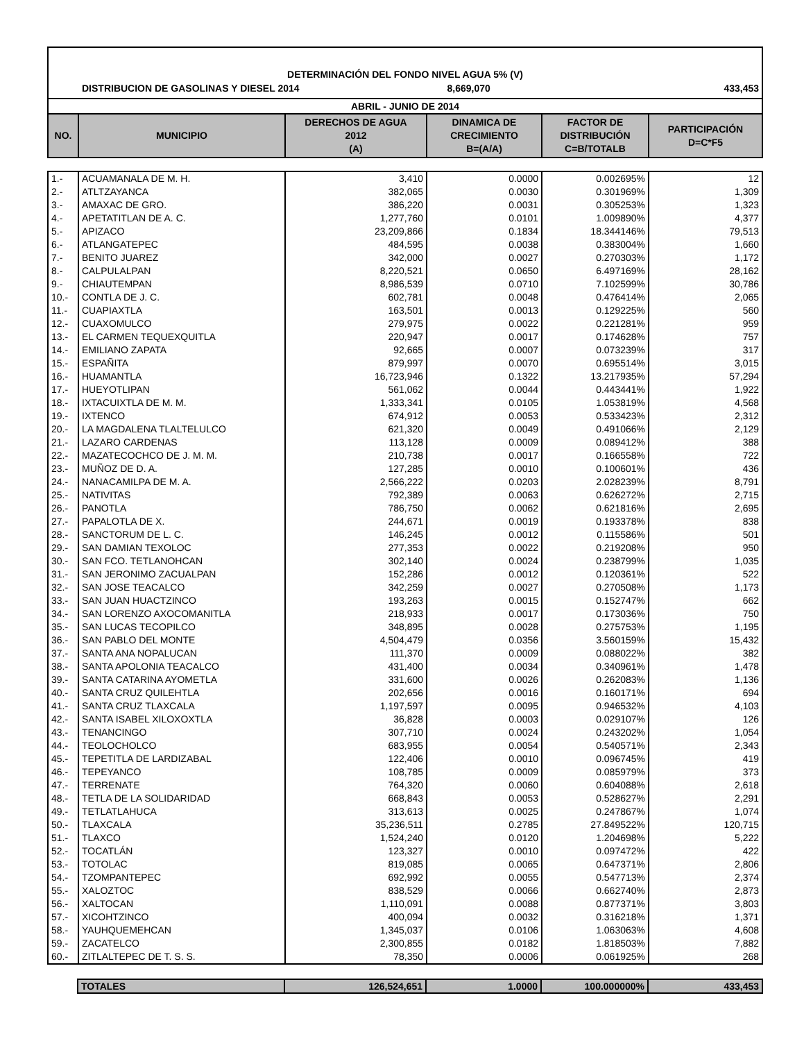DETERMINACIÓN DEL FONDO NIVEL AGUA 5% (V)
DISTRIBUCION DE GASOLINAS Y DIESEL 2014 8,669,070 433,453
ABRIL - JUNIO DE 2014
| NO. | MUNICIPIO | DERECHOS DE AGUA 2012 (A) | DINAMICA DE CRECIMIENTO B=(A/A) | FACTOR DE DISTRIBUCIÓN C=B/TOTALB | PARTICIPACIÓN D=C*F5 |
| --- | --- | --- | --- | --- | --- |
| 1.- | ACUAMANALA DE M. H. | 3,410 | 0.0000 | 0.002695% | 12 |
| 2.- | ATLTZAYANCA | 382,065 | 0.0030 | 0.301969% | 1,309 |
| 3.- | AMAXAC DE GRO. | 386,220 | 0.0031 | 0.305253% | 1,323 |
| 4.- | APETATITLAN DE A. C. | 1,277,760 | 0.0101 | 1.009890% | 4,377 |
| 5.- | APIZACO | 23,209,866 | 0.1834 | 18.344146% | 79,513 |
| 6.- | ATLANGATEPEC | 484,595 | 0.0038 | 0.383004% | 1,660 |
| 7.- | BENITO JUAREZ | 342,000 | 0.0027 | 0.270303% | 1,172 |
| 8.- | CALPULALPAN | 8,220,521 | 0.0650 | 6.497169% | 28,162 |
| 9.- | CHIAUTEMPAN | 8,986,539 | 0.0710 | 7.102599% | 30,786 |
| 10.- | CONTLA DE J. C. | 602,781 | 0.0048 | 0.476414% | 2,065 |
| 11.- | CUAPIAXTLA | 163,501 | 0.0013 | 0.129225% | 560 |
| 12.- | CUAXOMULCO | 279,975 | 0.0022 | 0.221281% | 959 |
| 13.- | EL CARMEN TEQUEXQUITLA | 220,947 | 0.0017 | 0.174628% | 757 |
| 14.- | EMILIANO ZAPATA | 92,665 | 0.0007 | 0.073239% | 317 |
| 15.- | ESPAÑITA | 879,997 | 0.0070 | 0.695514% | 3,015 |
| 16.- | HUAMANTLA | 16,723,946 | 0.1322 | 13.217935% | 57,294 |
| 17.- | HUEYOTLIPAN | 561,062 | 0.0044 | 0.443441% | 1,922 |
| 18.- | IXTACUIXTLA DE M. M. | 1,333,341 | 0.0105 | 1.053819% | 4,568 |
| 19.- | IXTENCO | 674,912 | 0.0053 | 0.533423% | 2,312 |
| 20.- | LA MAGDALENA TLALTELULCO | 621,320 | 0.0049 | 0.491066% | 2,129 |
| 21.- | LAZARO CARDENAS | 113,128 | 0.0009 | 0.089412% | 388 |
| 22.- | MAZATECOCHCO DE J. M. M. | 210,738 | 0.0017 | 0.166558% | 722 |
| 23.- | MUÑOZ DE D. A. | 127,285 | 0.0010 | 0.100601% | 436 |
| 24.- | NANACAMILPA DE M. A. | 2,566,222 | 0.0203 | 2.028239% | 8,791 |
| 25.- | NATIVITAS | 792,389 | 0.0063 | 0.626272% | 2,715 |
| 26.- | PANOTLA | 786,750 | 0.0062 | 0.621816% | 2,695 |
| 27.- | PAPALOTLA DE X. | 244,671 | 0.0019 | 0.193378% | 838 |
| 28.- | SANCTORUM DE L. C. | 146,245 | 0.0012 | 0.115586% | 501 |
| 29.- | SAN DAMIAN TEXOLOC | 277,353 | 0.0022 | 0.219208% | 950 |
| 30.- | SAN FCO. TETLANOHCAN | 302,140 | 0.0024 | 0.238799% | 1,035 |
| 31.- | SAN JERONIMO ZACUALPAN | 152,286 | 0.0012 | 0.120361% | 522 |
| 32.- | SAN JOSE TEACALCO | 342,259 | 0.0027 | 0.270508% | 1,173 |
| 33.- | SAN JUAN HUACTZINCO | 193,263 | 0.0015 | 0.152747% | 662 |
| 34.- | SAN LORENZO AXOCOMANITLA | 218,933 | 0.0017 | 0.173036% | 750 |
| 35.- | SAN LUCAS TECOPILCO | 348,895 | 0.0028 | 0.275753% | 1,195 |
| 36.- | SAN PABLO DEL MONTE | 4,504,479 | 0.0356 | 3.560159% | 15,432 |
| 37.- | SANTA ANA NOPALUCAN | 111,370 | 0.0009 | 0.088022% | 382 |
| 38.- | SANTA APOLONIA TEACALCO | 431,400 | 0.0034 | 0.340961% | 1,478 |
| 39.- | SANTA CATARINA AYOMETLA | 331,600 | 0.0026 | 0.262083% | 1,136 |
| 40.- | SANTA CRUZ QUILEHTLA | 202,656 | 0.0016 | 0.160171% | 694 |
| 41.- | SANTA CRUZ TLAXCALA | 1,197,597 | 0.0095 | 0.946532% | 4,103 |
| 42.- | SANTA ISABEL XILOXOXTLA | 36,828 | 0.0003 | 0.029107% | 126 |
| 43.- | TENANCINGO | 307,710 | 0.0024 | 0.243202% | 1,054 |
| 44.- | TEOLOCHOLCO | 683,955 | 0.0054 | 0.540571% | 2,343 |
| 45.- | TEPETITLA DE LARDIZABAL | 122,406 | 0.0010 | 0.096745% | 419 |
| 46.- | TEPEYANCO | 108,785 | 0.0009 | 0.085979% | 373 |
| 47.- | TERRENATE | 764,320 | 0.0060 | 0.604088% | 2,618 |
| 48.- | TETLA DE LA SOLIDARIDAD | 668,843 | 0.0053 | 0.528627% | 2,291 |
| 49.- | TETLATLAHUCA | 313,613 | 0.0025 | 0.247867% | 1,074 |
| 50.- | TLAXCALA | 35,236,511 | 0.2785 | 27.849522% | 120,715 |
| 51.- | TLAXCO | 1,524,240 | 0.0120 | 1.204698% | 5,222 |
| 52.- | TOCATLÁN | 123,327 | 0.0010 | 0.097472% | 422 |
| 53.- | TOTOLAC | 819,085 | 0.0065 | 0.647371% | 2,806 |
| 54.- | TZOMPANTEPEC | 692,992 | 0.0055 | 0.547713% | 2,374 |
| 55.- | XALOZTOC | 838,529 | 0.0066 | 0.662740% | 2,873 |
| 56.- | XALTOCAN | 1,110,091 | 0.0088 | 0.877371% | 3,803 |
| 57.- | XICOHTZINCO | 400,094 | 0.0032 | 0.316218% | 1,371 |
| 58.- | YAUHQUEMEHCAN | 1,345,037 | 0.0106 | 1.063063% | 4,608 |
| 59.- | ZACATELCO | 2,300,855 | 0.0182 | 1.818503% | 7,882 |
| 60.- | ZITLALTEPEC DE T. S. S. | 78,350 | 0.0006 | 0.061925% | 268 |
| | TOTALES | 126,524,651 | 1.0000 | 100.000000% | 433,453 |